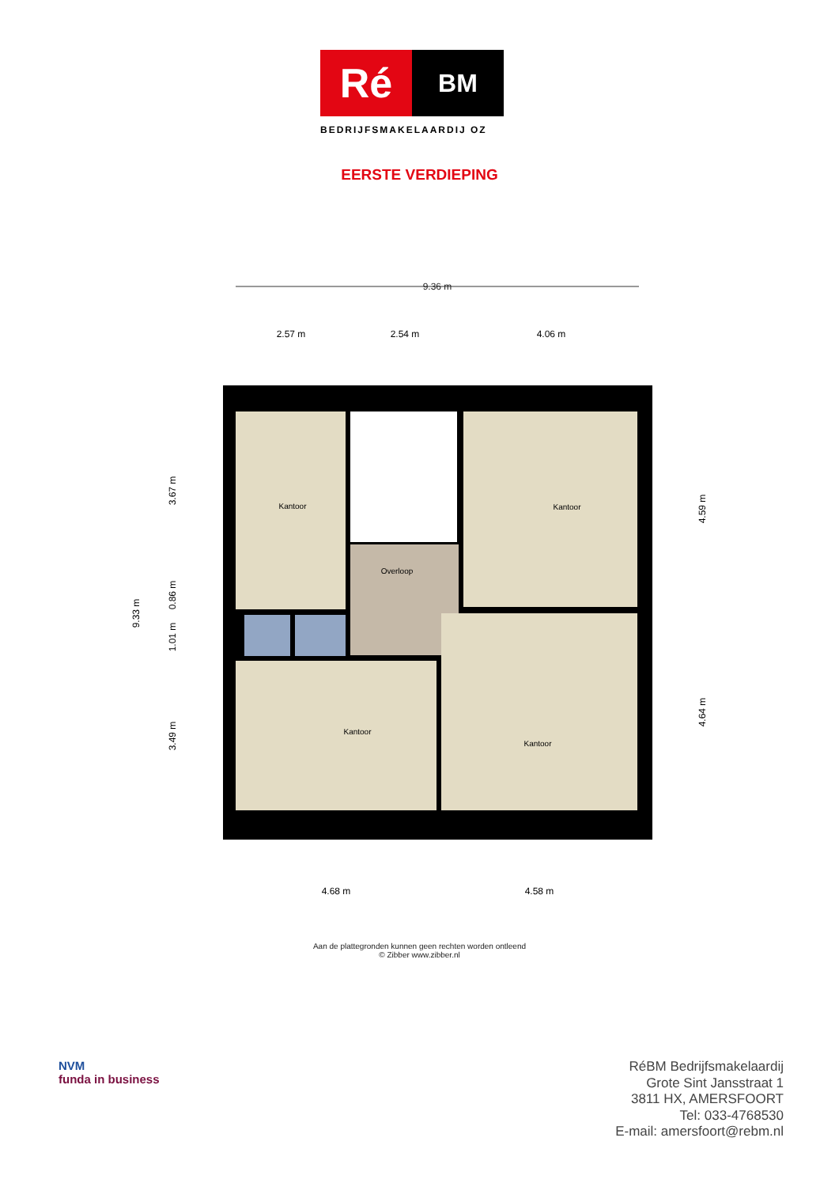Ré
BM
BEDRIJFSMAKELAARDIJ OZ
EERSTE VERDIEPING
9.36 m
2.57 m
2.54 m
4.06 m
Kantoor
Kantoor
Overloop
Kantoor
Kantoor
4.68 m
4.58 m
9.33 m
3.67 m
0.86 m
1.01 m
3.49 m
4.59 m
4.64 m
Aan de plattegronden kunnen geen rechten worden ontleend
© Zibber www.zibber.nl
NVM
funda in business
RéBM Bedrijfsmakelaardij
Grote Sint Jansstraat 1
3811 HX, AMERSFOORT
Tel: 033-4768530
E-mail: amersfoort@rebm.nl